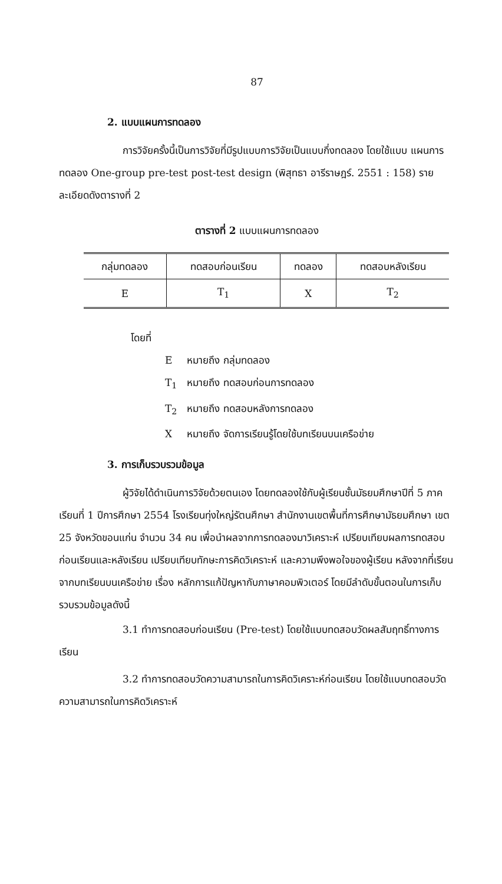87
2. แบบแผนการทดลอง
การวิจัยครั้งนี้เป็นการวิจัยที่มีรูปแบบการวิจัยเป็นแบบกึ่งทดลอง โดยใช้แบบ แผนการทดลอง One-group pre-test post-test design (พิสุทธา อารีราษฎร์. 2551 : 158) รายละเอียดดังตารางที่ 2
ตารางที่ 2 แบบแผนการทดลอง
| กลุ่มทดลอง | ทดสอบก่อนเรียน | ทดลอง | ทดสอบหลังเรียน |
| --- | --- | --- | --- |
| E | T<sub>1</sub> | X | T<sub>2</sub> |
โดยที่
E หมายถึง กลุ่มทดลอง
T<sub>1</sub> หมายถึง ทดสอบก่อนการทดลอง
T<sub>2</sub> หมายถึง ทดสอบหลังการทดลอง
X หมายถึง จัดการเรียนรู้โดยใช้บทเรียนบนเครือข่าย
3. การเก็บรวบรวมข้อมูล
ผู้วิจัยได้ดำเนินการวิจัยด้วยตนเอง โดยทดลองใช้กับผู้เรียนชั้นมัธยมศึกษาปีที่ 5 ภาคเรียนที่ 1 ปีการศึกษา 2554 โรงเรียนทุ่งใหญ่รัตนศึกษา สำนักงานเขตพื้นที่การศึกษามัธยมศึกษา เขต 25 จังหวัดขอนแก่น จำนวน 34 คน เพื่อนำผลจากการทดลองมาวิเคราะห์ เปรียบเทียบผลการทดสอบก่อนเรียนและหลังเรียน เปรียบเทียบทักษะการคิดวิเคราะห์ และความพึงพอใจของผู้เรียน หลังจากที่เรียนจากบทเรียนบนเครือข่าย เรื่อง หลักการแก้ปัญหากับภาษาคอมพิวเตอร์ โดยมีลำดับขั้นตอนในการเก็บรวบรวมข้อมูลดังนี้
3.1 ทำการทดสอบก่อนเรียน (Pre-test) โดยใช้แบบทดสอบวัดผลสัมฤทธิ์ทางการเรียน
3.2 ทำการทดสอบวัดความสามารถในการคิดวิเคราะห์ก่อนเรียน โดยใช้แบบทดสอบวัดความสามารถในการคิดวิเคราะห์